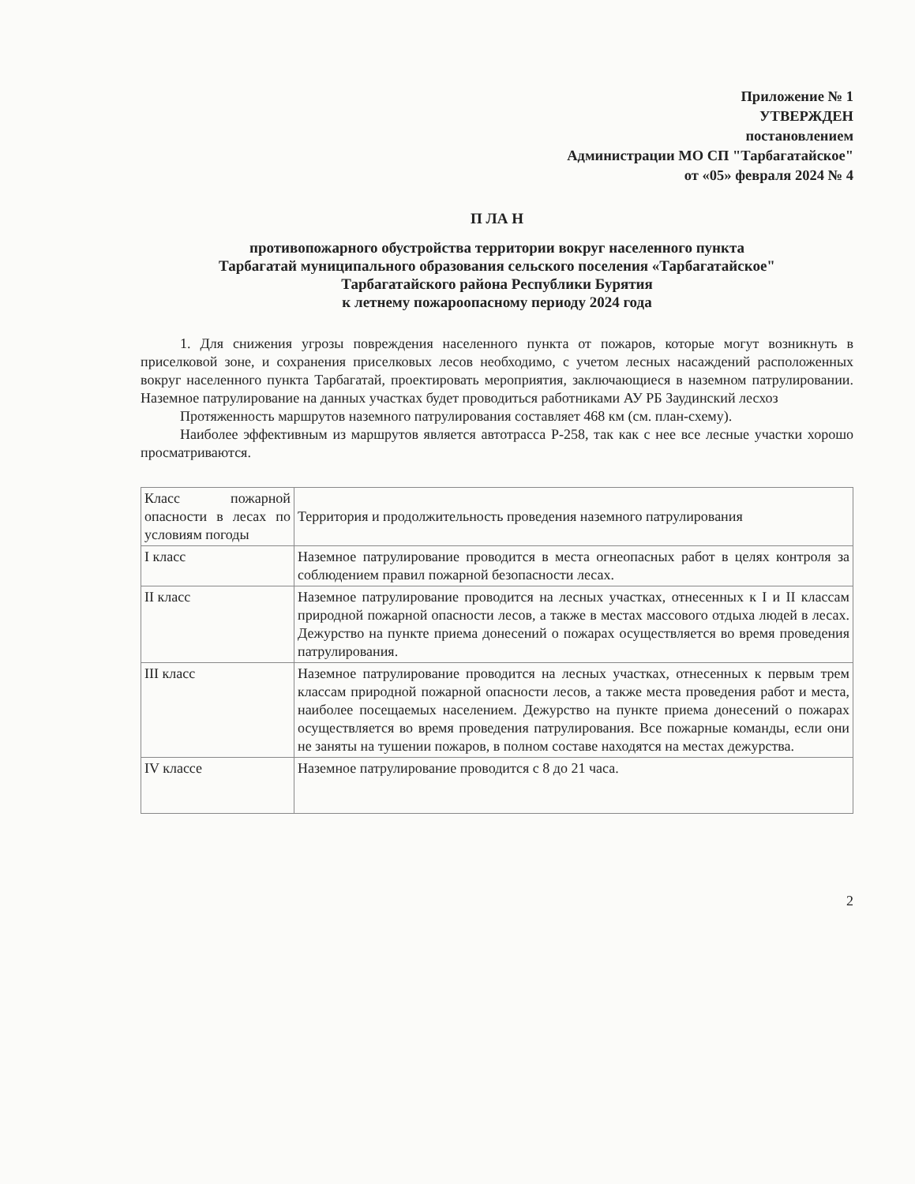Приложение № 1
УТВЕРЖДЕН
постановлением
Администрации МО СП "Тарбагатайское"
от «05» февраля 2024 № 4
П ЛА Н
противопожарного обустройства территории вокруг населенного пункта
Тарбагатай муниципального образования сельского поселения «Тарбагатайское"
Тарбагатайского района Республики Бурятия
к летнему пожароопасному периоду 2024 года
1. Для снижения угрозы повреждения населенного пункта от пожаров, которые могут возникнуть в приселковой зоне, и сохранения приселковых лесов необходимо, с учетом лесных насаждений расположенных вокруг населенного пункта Тарбагатай, проектировать мероприятия, заключающиеся в наземном патрулировании. Наземное патрулирование на данных участках будет проводиться работниками АУ РБ Заудинский лесхоз
Протяженность маршрутов наземного патрулирования составляет 468 км (см. план-схему).
Наиболее эффективным из маршрутов является автотрасса Р-258, так как с нее все лесные участки хорошо просматриваются.
| Класс пожарной опасности в лесах по условиям погоды | Территория и продолжительность проведения наземного патрулирования |
| I класс | Наземное патрулирование проводится в места огнеопасных работ в целях контроля за соблюдением правил пожарной безопасности лесах. |
| II класс | Наземное патрулирование проводится на лесных участках, отнесенных к I и II классам природной пожарной опасности лесов, а также в местах массового отдыха людей в лесах. Дежурство на пункте приема донесений о пожарах осуществляется во время проведения патрулирования. |
| III класс | Наземное патрулирование проводится на лесных участках, отнесенных к первым трем классам природной пожарной опасности лесов, а также места проведения работ и места, наиболее посещаемых населением. Дежурство на пункте приема донесений о пожарах осуществляется во время проведения патрулирования. Все пожарные команды, если они не заняты на тушении пожаров, в полном составе находятся на местах дежурства. |
| IV классе | Наземное патрулирование проводится с 8 до 21 часа. |
2